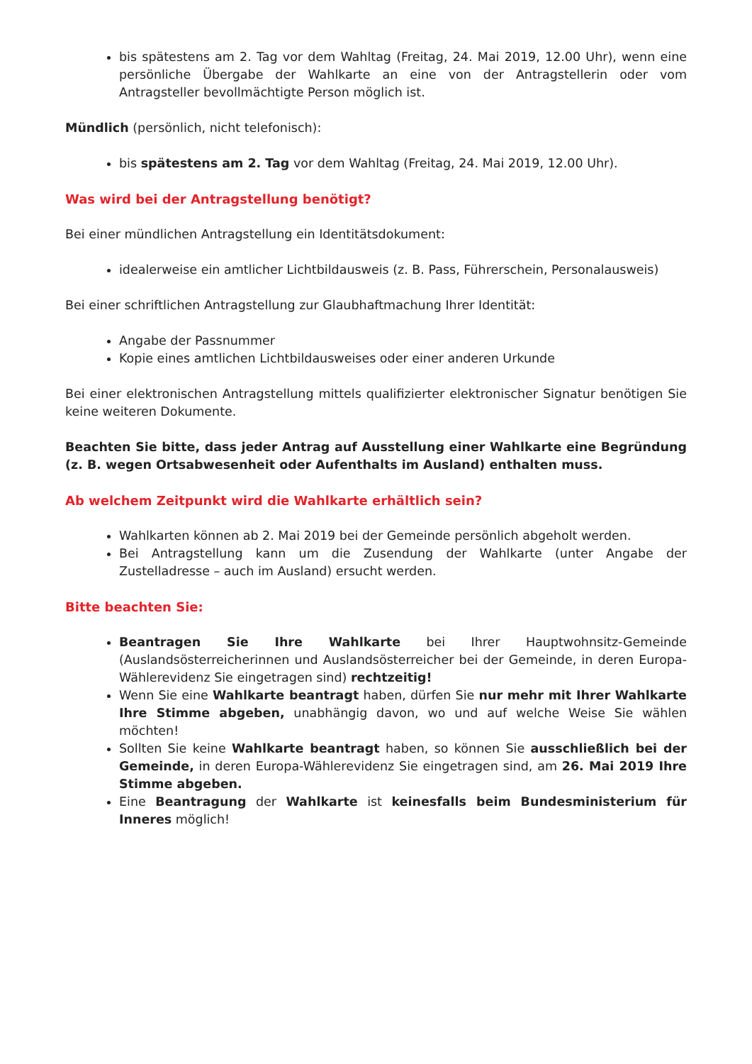bis spätestens am 2. Tag vor dem Wahltag (Freitag, 24. Mai 2019, 12.00 Uhr), wenn eine persönliche Übergabe der Wahlkarte an eine von der Antragstellerin oder vom Antragsteller bevollmächtigte Person möglich ist.
Mündlich (persönlich, nicht telefonisch):
bis spätestens am 2. Tag vor dem Wahltag (Freitag, 24. Mai 2019, 12.00 Uhr).
Was wird bei der Antragstellung benötigt?
Bei einer mündlichen Antragstellung ein Identitätsdokument:
idealerweise ein amtlicher Lichtbildausweis (z. B. Pass, Führerschein, Personalausweis)
Bei einer schriftlichen Antragstellung zur Glaubhaftmachung Ihrer Identität:
Angabe der Passnummer
Kopie eines amtlichen Lichtbildausweises oder einer anderen Urkunde
Bei einer elektronischen Antragstellung mittels qualifizierter elektronischer Signatur benötigen Sie keine weiteren Dokumente.
Beachten Sie bitte, dass jeder Antrag auf Ausstellung einer Wahlkarte eine Begründung (z. B. wegen Ortsabwesenheit oder Aufenthalts im Ausland) enthalten muss.
Ab welchem Zeitpunkt wird die Wahlkarte erhältlich sein?
Wahlkarten können ab 2. Mai 2019 bei der Gemeinde persönlich abgeholt werden.
Bei Antragstellung kann um die Zusendung der Wahlkarte (unter Angabe der Zustelladresse – auch im Ausland) ersucht werden.
Bitte beachten Sie:
Beantragen Sie Ihre Wahlkarte bei Ihrer Hauptwohnsitz-Gemeinde (Auslandsösterreicherinnen und Auslandsösterreicher bei der Gemeinde, in deren Europa-Wählerevidenz Sie eingetragen sind) rechtzeitig!
Wenn Sie eine Wahlkarte beantragt haben, dürfen Sie nur mehr mit Ihrer Wahlkarte Ihre Stimme abgeben, unabhängig davon, wo und auf welche Weise Sie wählen möchten!
Sollten Sie keine Wahlkarte beantragt haben, so können Sie ausschließlich bei der Gemeinde, in deren Europa-Wählerevidenz Sie eingetragen sind, am 26. Mai 2019 Ihre Stimme abgeben.
Eine Beantragung der Wahlkarte ist keinesfalls beim Bundesministerium für Inneres möglich!